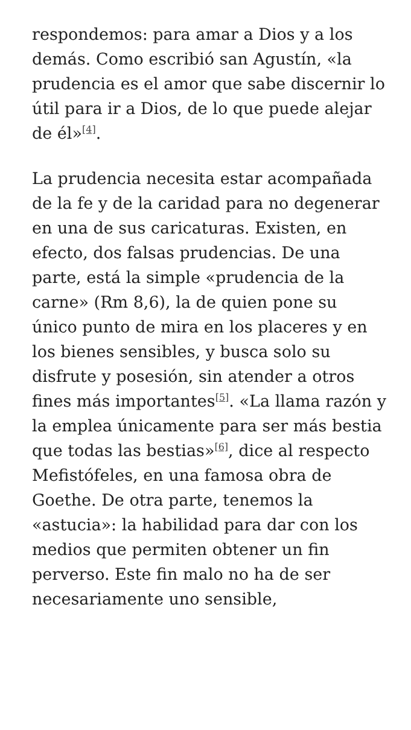respondemos: para amar a Dios y a los demás. Como escribió san Agustín, «la prudencia es el amor que sabe discernir lo útil para ir a Dios, de lo que puede alejar de él»<sup>[4]</sup>.
La prudencia necesita estar acompañada de la fe y de la caridad para no degenerar en una de sus caricaturas. Existen, en efecto, dos falsas prudencias. De una parte, está la simple «prudencia de la carne» (Rm 8,6), la de quien pone su único punto de mira en los placeres y en los bienes sensibles, y busca solo su disfrute y posesión, sin atender a otros fines más importantes<sup>[5]</sup>. «La llama razón y la emplea únicamente para ser más bestia que todas las bestias»<sup>[6]</sup>, dice al respecto Mefistófeles, en una famosa obra de Goethe. De otra parte, tenemos la «astucia»: la habilidad para dar con los medios que permiten obtener un fin perverso. Este fin malo no ha de ser necesariamente uno sensible,